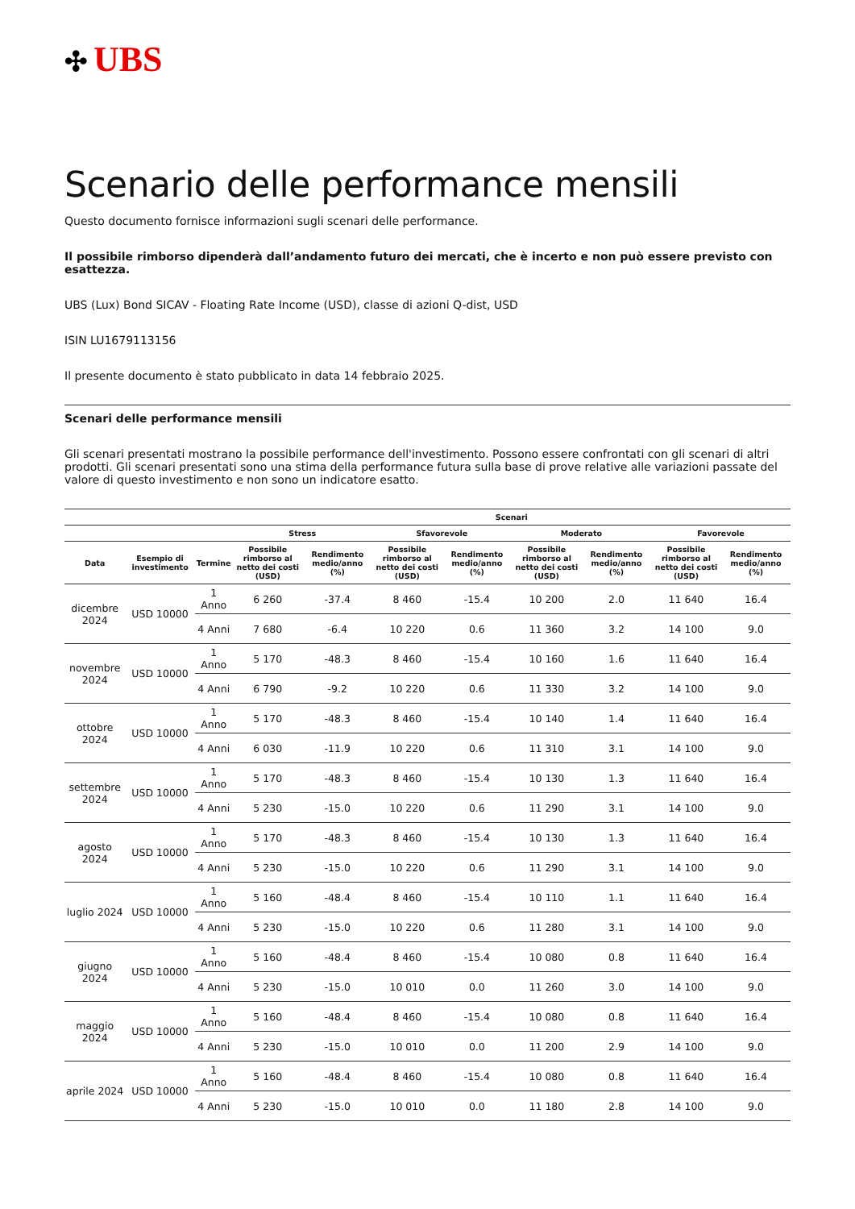✣ UBS
Scenario delle performance mensili
Questo documento fornisce informazioni sugli scenari delle performance.
Il possibile rimborso dipenderà dall’andamento futuro dei mercati, che è incerto e non può essere previsto con esattezza.
UBS (Lux) Bond SICAV - Floating Rate Income (USD), classe di azioni Q-dist, USD
ISIN LU1679113156
Il presente documento è stato pubblicato in data 14 febbraio 2025.
Scenari delle performance mensili
Gli scenari presentati mostrano la possibile performance dell'investimento. Possono essere confrontati con gli scenari di altri prodotti. Gli scenari presentati sono una stima della performance futura sulla base di prove relative alle variazioni passate del valore di questo investimento e non sono un indicatore esatto.
| | | | Scenari | | | | | | | |
| --- | --- | --- | --- | --- | --- | --- | --- | --- | --- | --- |
| | | | Stress | | Sfavorevole | | Moderato | | Favorevole | |
| Data | Esempio di investimento | Termine | Possibile rimborso al netto dei costi (USD) | Rendimento medio/anno (%) | Possibile rimborso al netto dei costi (USD) | Rendimento medio/anno (%) | Possibile rimborso al netto dei costi (USD) | Rendimento medio/anno (%) | Possibile rimborso al netto dei costi (USD) | Rendimento medio/anno (%) |
| dicembre 2024 | USD 10000 | 1 Anno | 6 260 | -37.4 | 8 460 | -15.4 | 10 200 | 2.0 | 11 640 | 16.4 |
| | | 4 Anni | 7 680 | -6.4 | 10 220 | 0.6 | 11 360 | 3.2 | 14 100 | 9.0 |
| novembre 2024 | USD 10000 | 1 Anno | 5 170 | -48.3 | 8 460 | -15.4 | 10 160 | 1.6 | 11 640 | 16.4 |
| | | 4 Anni | 6 790 | -9.2 | 10 220 | 0.6 | 11 330 | 3.2 | 14 100 | 9.0 |
| ottobre 2024 | USD 10000 | 1 Anno | 5 170 | -48.3 | 8 460 | -15.4 | 10 140 | 1.4 | 11 640 | 16.4 |
| | | 4 Anni | 6 030 | -11.9 | 10 220 | 0.6 | 11 310 | 3.1 | 14 100 | 9.0 |
| settembre 2024 | USD 10000 | 1 Anno | 5 170 | -48.3 | 8 460 | -15.4 | 10 130 | 1.3 | 11 640 | 16.4 |
| | | 4 Anni | 5 230 | -15.0 | 10 220 | 0.6 | 11 290 | 3.1 | 14 100 | 9.0 |
| agosto 2024 | USD 10000 | 1 Anno | 5 170 | -48.3 | 8 460 | -15.4 | 10 130 | 1.3 | 11 640 | 16.4 |
| | | 4 Anni | 5 230 | -15.0 | 10 220 | 0.6 | 11 290 | 3.1 | 14 100 | 9.0 |
| luglio 2024 | USD 10000 | 1 Anno | 5 160 | -48.4 | 8 460 | -15.4 | 10 110 | 1.1 | 11 640 | 16.4 |
| | | 4 Anni | 5 230 | -15.0 | 10 220 | 0.6 | 11 280 | 3.1 | 14 100 | 9.0 |
| giugno 2024 | USD 10000 | 1 Anno | 5 160 | -48.4 | 8 460 | -15.4 | 10 080 | 0.8 | 11 640 | 16.4 |
| | | 4 Anni | 5 230 | -15.0 | 10 010 | 0.0 | 11 260 | 3.0 | 14 100 | 9.0 |
| maggio 2024 | USD 10000 | 1 Anno | 5 160 | -48.4 | 8 460 | -15.4 | 10 080 | 0.8 | 11 640 | 16.4 |
| | | 4 Anni | 5 230 | -15.0 | 10 010 | 0.0 | 11 200 | 2.9 | 14 100 | 9.0 |
| aprile 2024 | USD 10000 | 1 Anno | 5 160 | -48.4 | 8 460 | -15.4 | 10 080 | 0.8 | 11 640 | 16.4 |
| | | 4 Anni | 5 230 | -15.0 | 10 010 | 0.0 | 11 180 | 2.8 | 14 100 | 9.0 |